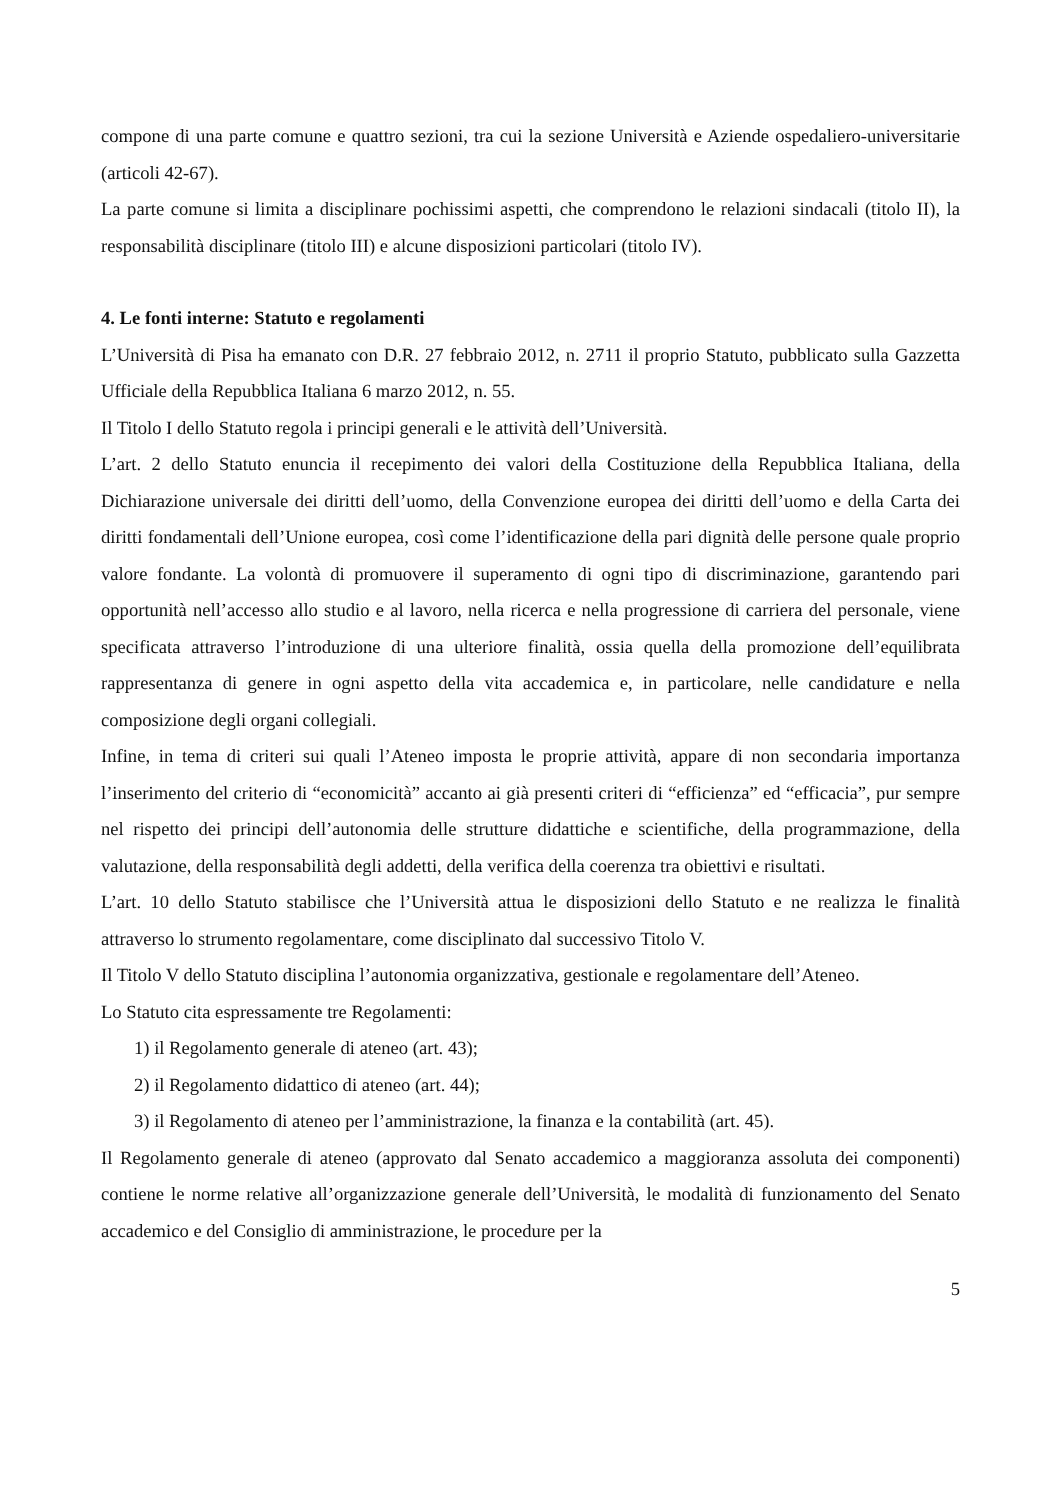compone di una parte comune e quattro sezioni, tra cui la sezione Università e Aziende ospedaliero-universitarie (articoli 42-67).
La parte comune si limita a disciplinare pochissimi aspetti, che comprendono le relazioni sindacali (titolo II), la responsabilità disciplinare (titolo III) e alcune disposizioni particolari (titolo IV).
4. Le fonti interne: Statuto e regolamenti
L’Università di Pisa ha emanato con D.R. 27 febbraio 2012, n. 2711 il proprio Statuto, pubblicato sulla Gazzetta Ufficiale della Repubblica Italiana 6 marzo 2012, n. 55.
Il Titolo I dello Statuto regola i principi generali e le attività dell’Università.
L’art. 2 dello Statuto enuncia il recepimento dei valori della Costituzione della Repubblica Italiana, della Dichiarazione universale dei diritti dell’uomo, della Convenzione europea dei diritti dell’uomo e della Carta dei diritti fondamentali dell’Unione europea, così come l’identificazione della pari dignità delle persone quale proprio valore fondante. La volontà di promuovere il superamento di ogni tipo di discriminazione, garantendo pari opportunità nell’accesso allo studio e al lavoro, nella ricerca e nella progressione di carriera del personale, viene specificata attraverso l’introduzione di una ulteriore finalità, ossia quella della promozione dell’equilibrata rappresentanza di genere in ogni aspetto della vita accademica e, in particolare, nelle candidature e nella composizione degli organi collegiali.
Infine, in tema di criteri sui quali l’Ateneo imposta le proprie attività, appare di non secondaria importanza l’inserimento del criterio di “economicità” accanto ai già presenti criteri di “efficienza” ed “efficacia”, pur sempre nel rispetto dei principi dell’autonomia delle strutture didattiche e scientifiche, della programmazione, della valutazione, della responsabilità degli addetti, della verifica della coerenza tra obiettivi e risultati.
L’art. 10 dello Statuto stabilisce che l’Università attua le disposizioni dello Statuto e ne realizza le finalità attraverso lo strumento regolamentare, come disciplinato dal successivo Titolo V.
Il Titolo V dello Statuto disciplina l’autonomia organizzativa, gestionale e regolamentare dell’Ateneo.
Lo Statuto cita espressamente tre Regolamenti:
1) il Regolamento generale di ateneo (art. 43);
2) il Regolamento didattico di ateneo (art. 44);
3) il Regolamento di ateneo per l’amministrazione, la finanza e la contabilità (art. 45).
Il Regolamento generale di ateneo (approvato dal Senato accademico a maggioranza assoluta dei componenti) contiene le norme relative all’organizzazione generale dell’Università, le modalità di funzionamento del Senato accademico e del Consiglio di amministrazione, le procedure per la
5